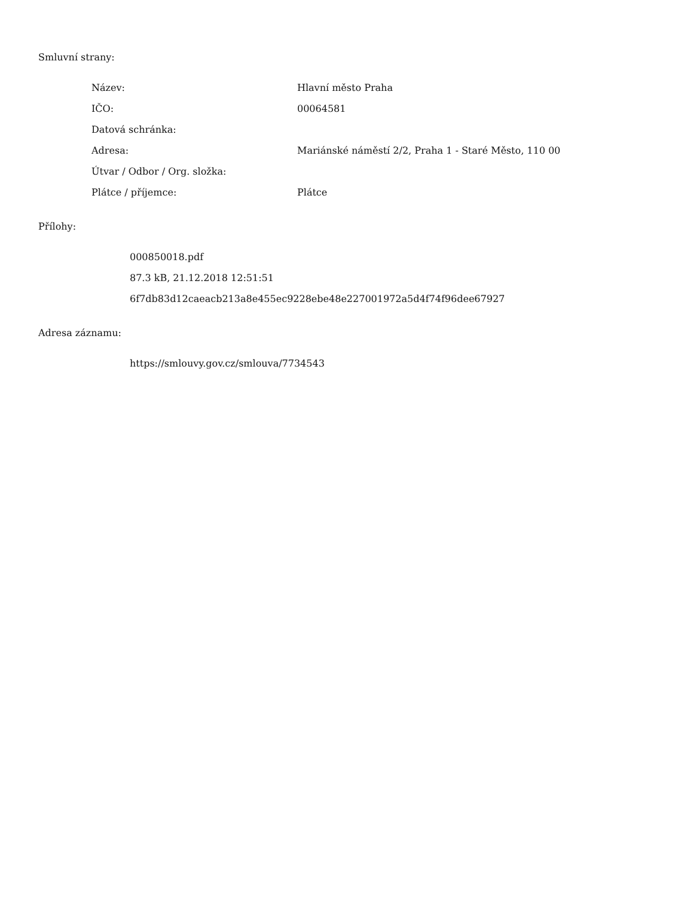Smluvní strany:
| Název: | Hlavní město Praha |
| IČO: | 00064581 |
| Datová schránka: | |
| Adresa: | Mariánské náměstí 2/2, Praha 1 - Staré Město, 110 00 |
| Útvar / Odbor / Org. složka: | |
| Plátce / příjemce: | Plátce |
Přílohy:
000850018.pdf
87.3 kB, 21.12.2018 12:51:51
6f7db83d12caeacb213a8e455ec9228ebe48e227001972a5d4f74f96dee67927
Adresa záznamu:
https://smlouvy.gov.cz/smlouva/7734543